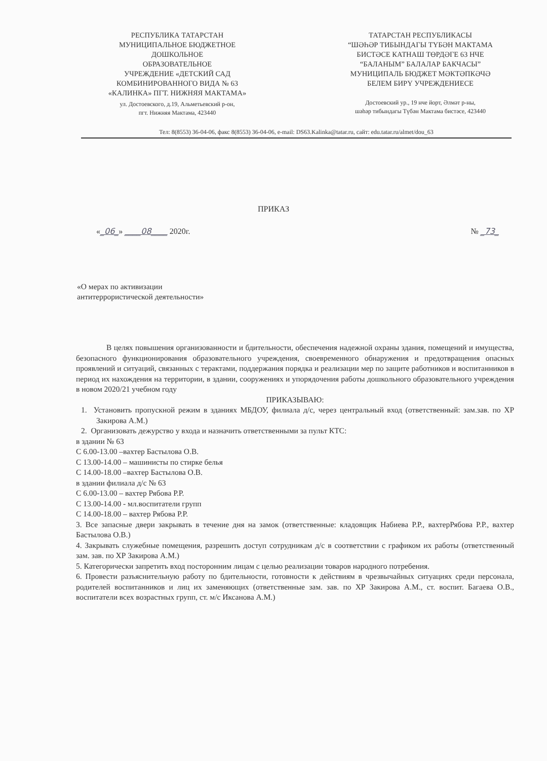РЕСПУБЛИКА ТАТАРСТАН
МУНИЦИПАЛЬНОЕ БЮДЖЕТНОЕ
ДОШКОЛЬНОЕ
ОБРАЗОВАТЕЛЬНОЕ
УЧРЕЖДЕНИЕ «ДЕТСКИЙ САД
КОМБИНИРОВАННОГО ВИДА № 63
«КАЛИНКА» ПГТ. НИЖНЯЯ МАКТАМА»
ул. Достоевского, д.19, Альметьевский р-он,
пгт. Нижняя Мактама, 423440
ТАТАРСТАН РЕСПУБЛИКАСЫ
“ШӘҺӘР ТИБЫНДАГЫ ТҮБӘН МАКТАМА
БИСТӘСЕ КАТНАШ ТӨРДӘГЕ 63 НЧЕ
“БАЛАНЫМ” БАЛАЛАР БАКЧАСЫ”
МУНИЦИПАЛЬ БЮДЖЕТ МӘКТӘПКӘЧӘ
БЕЛЕМ БИРҮ УЧРЕЖДЕНИЕСЕ
Достоевский ур., 19 нче йорт, Әлмәт р-ны,
шәһәр тибындагы Түбән Мактама бистәсе, 423440
Тел: 8(8553) 36-04-06, факс 8(8553) 36-04-06, e-mail: DS63.Kalinka@tatar.ru, сайт: edu.tatar.ru/almet/dou_63
ПРИКАЗ
«_06_» ____08____ 2020г. № _73_
«О мерах по активизации
антитеррористической деятельности»
В целях повышения организованности и бдительности, обеспечения надежной охраны здания, помещений и имущества, безопасного функционирования образовательного учреждения, своевременного обнаружения и предотвращения опасных проявлений и ситуаций, связанных с терактами, поддержания порядка и реализации мер по защите работников и воспитанников в период их нахождения на территории, в здании, сооружениях и упорядочения работы дошкольного образовательного учреждения в новом 2020/21 учебном году
ПРИКАЗЫВАЮ:
1. Установить пропускной режим в зданиях МБДОУ, филиала д/с, через центральный вход (ответственный: зам.зав. по ХР Закирова А.М.)
2. Организовать дежурство у входа и назначить ответственными за пульт КТС:
в здании № 63
С 6.00-13.00 –вахтер Бастылова О.В.
С 13.00-14.00 – машинисты по стирке белья
С 14.00-18.00 –вахтер Бастылова О.В.
в здании филиала д/с № 63
С 6.00-13.00 – вахтер Рябова Р.Р.
С 13.00-14.00 - мл.воспитатели групп
С 14.00-18.00 – вахтер Рябова Р.Р.
3. Все запасные двери закрывать в течение дня на замок (ответственные: кладовщик Набиева Р.Р., вахтерРябова Р.Р., вахтер Бастылова О.В.)
4. Закрывать служебные помещения, разрешить доступ сотрудникам д/с в соответствии с графиком их работы (ответственный зам. зав. по ХР Закирова А.М.)
5. Категорически запретить вход посторонним лицам с целью реализации товаров народного потребения.
6. Провести разъяснительную работу по бдительности, готовности к действиям в чрезвычайных ситуациях среди персонала, родителей воспитанников и лиц их заменяющих (ответственные зам. зав. по ХР Закирова А.М., ст. воспит. Багаева О.В., воспитатели всех возрастных групп, ст. м/с Иксанова А.М.)